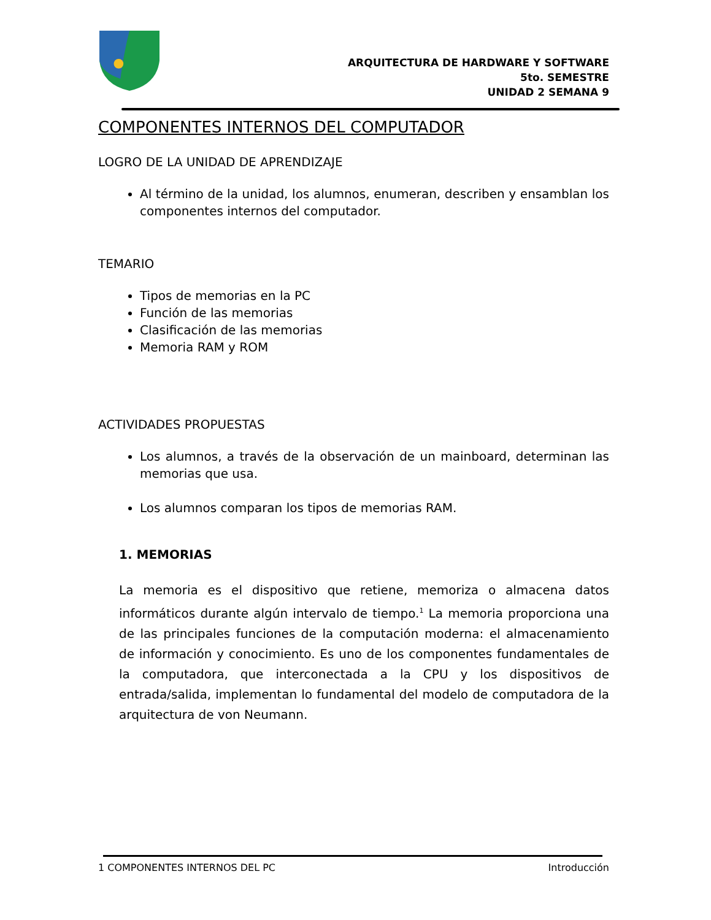ARQUITECTURA DE HARDWARE Y SOFTWARE
5to. SEMESTRE
UNIDAD 2 SEMANA 9
COMPONENTES INTERNOS DEL COMPUTADOR
LOGRO DE LA UNIDAD DE APRENDIZAJE
Al término de la unidad, los alumnos, enumeran, describen y ensamblan los componentes internos del computador.
TEMARIO
Tipos de memorias en la PC
Función de las memorias
Clasificación de las memorias
Memoria RAM y ROM
ACTIVIDADES PROPUESTAS
Los alumnos, a través de la observación de un mainboard, determinan las memorias que usa.
Los alumnos comparan los tipos de memorias RAM.
1. MEMORIAS
La memoria es el dispositivo que retiene, memoriza o almacena datos informáticos durante algún intervalo de tiempo.<sup>1</sup> La memoria proporciona una de las principales funciones de la computación moderna: el almacenamiento de información y conocimiento. Es uno de los componentes fundamentales de la computadora, que interconectada a la CPU y los dispositivos de entrada/salida, implementan lo fundamental del modelo de computadora de la arquitectura de von Neumann.
1 COMPONENTES INTERNOS DEL PC Introducción